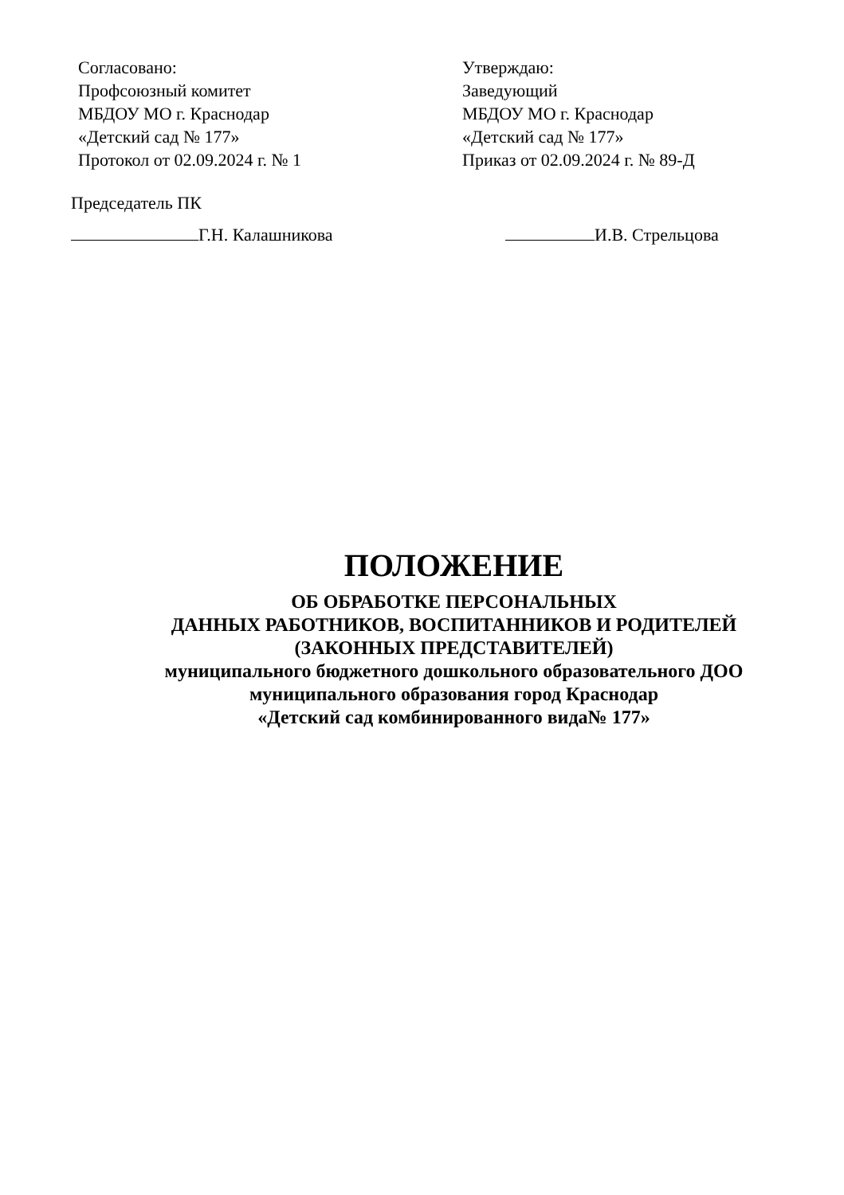Согласовано:
Профсоюзный комитет
МБДОУ МО г. Краснодар
«Детский сад № 177»
Протокол от 02.09.2024 г. № 1
Утверждаю:
Заведующий
МБДОУ МО г. Краснодар
«Детский сад № 177»
Приказ от 02.09.2024 г. № 89-Д
Председатель ПК
Г.Н. Калашникова И.В. Стрельцова
ПОЛОЖЕНИЕ
ОБ ОБРАБОТКЕ ПЕРСОНАЛЬНЫХ
ДАННЫХ РАБОТНИКОВ, ВОСПИТАННИКОВ И РОДИТЕЛЕЙ
(ЗАКОННЫХ ПРЕДСТАВИТЕЛЕЙ)
муниципального бюджетного дошкольного образовательного ДОО
муниципального образования город Краснодар
«Детский сад комбинированного вида№ 177»